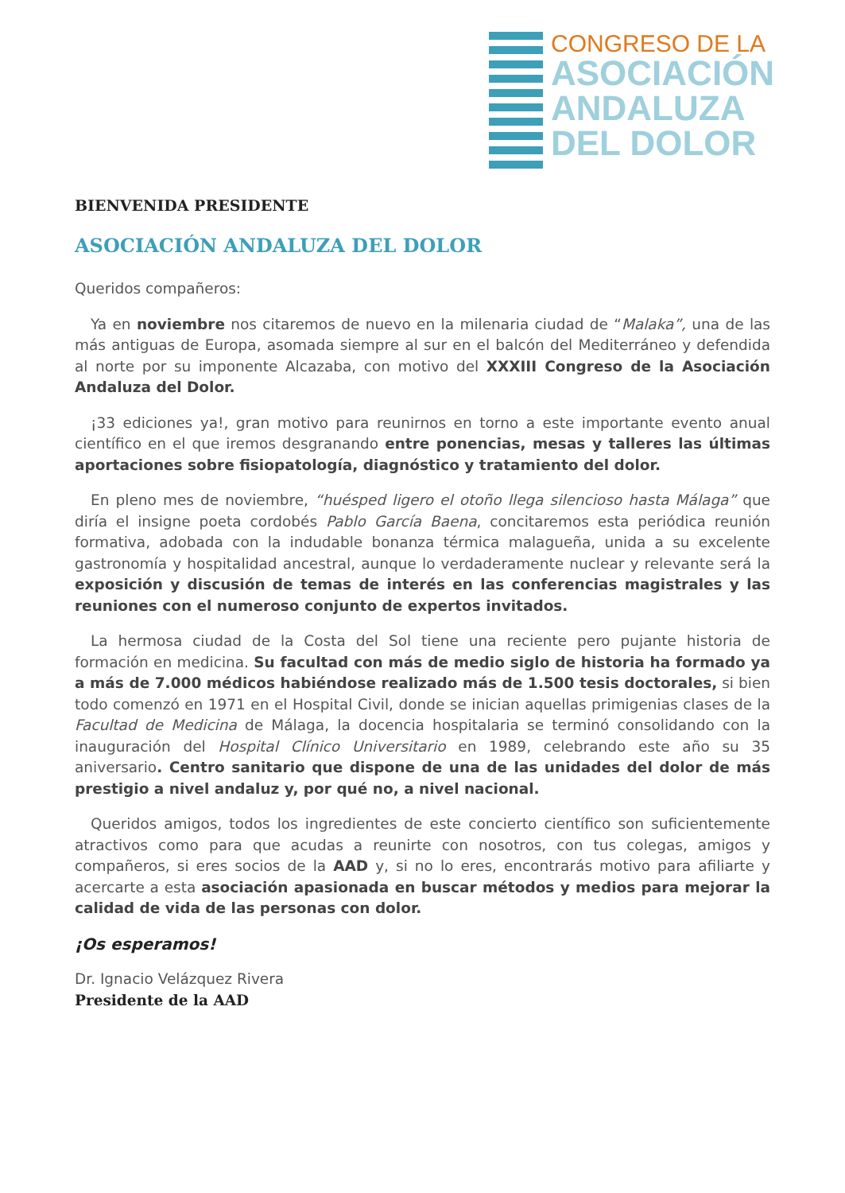CONGRESO DE LA
ASOCIACIÓN
ANDALUZA
DEL DOLOR
BIENVENIDA PRESIDENTE
ASOCIACIÓN ANDALUZA DEL DOLOR
Queridos compañeros:
Ya en noviembre nos citaremos de nuevo en la milenaria ciudad de “Malaka”, una de las más antiguas de Europa, asomada siempre al sur en el balcón del Mediterráneo y defendida al norte por su imponente Alcazaba, con motivo del XXXIII Congreso de la Asociación Andaluza del Dolor.
¡33 ediciones ya!, gran motivo para reunirnos en torno a este importante evento anual científico en el que iremos desgranando entre ponencias, mesas y talleres las últimas aportaciones sobre fisiopatología, diagnóstico y tratamiento del dolor.
En pleno mes de noviembre, “huésped ligero el otoño llega silencioso hasta Málaga” que diría el insigne poeta cordobés Pablo García Baena, concitaremos esta periódica reunión formativa, adobada con la indudable bonanza térmica malagueña, unida a su excelente gastronomía y hospitalidad ancestral, aunque lo verdaderamente nuclear y relevante será la exposición y discusión de temas de interés en las conferencias magistrales y las reuniones con el numeroso conjunto de expertos invitados.
La hermosa ciudad de la Costa del Sol tiene una reciente pero pujante historia de formación en medicina. Su facultad con más de medio siglo de historia ha formado ya a más de 7.000 médicos habiéndose realizado más de 1.500 tesis doctorales, si bien todo comenzó en 1971 en el Hospital Civil, donde se inician aquellas primigenias clases de la Facultad de Medicina de Málaga, la docencia hospitalaria se terminó consolidando con la inauguración del Hospital Clínico Universitario en 1989, celebrando este año su 35 aniversario. Centro sanitario que dispone de una de las unidades del dolor de más prestigio a nivel andaluz y, por qué no, a nivel nacional.
Queridos amigos, todos los ingredientes de este concierto científico son suficientemente atractivos como para que acudas a reunirte con nosotros, con tus colegas, amigos y compañeros, si eres socios de la AAD y, si no lo eres, encontrarás motivo para afiliarte y acercarte a esta asociación apasionada en buscar métodos y medios para mejorar la calidad de vida de las personas con dolor.
¡Os esperamos!
Dr. Ignacio Velázquez Rivera
Presidente de la AAD